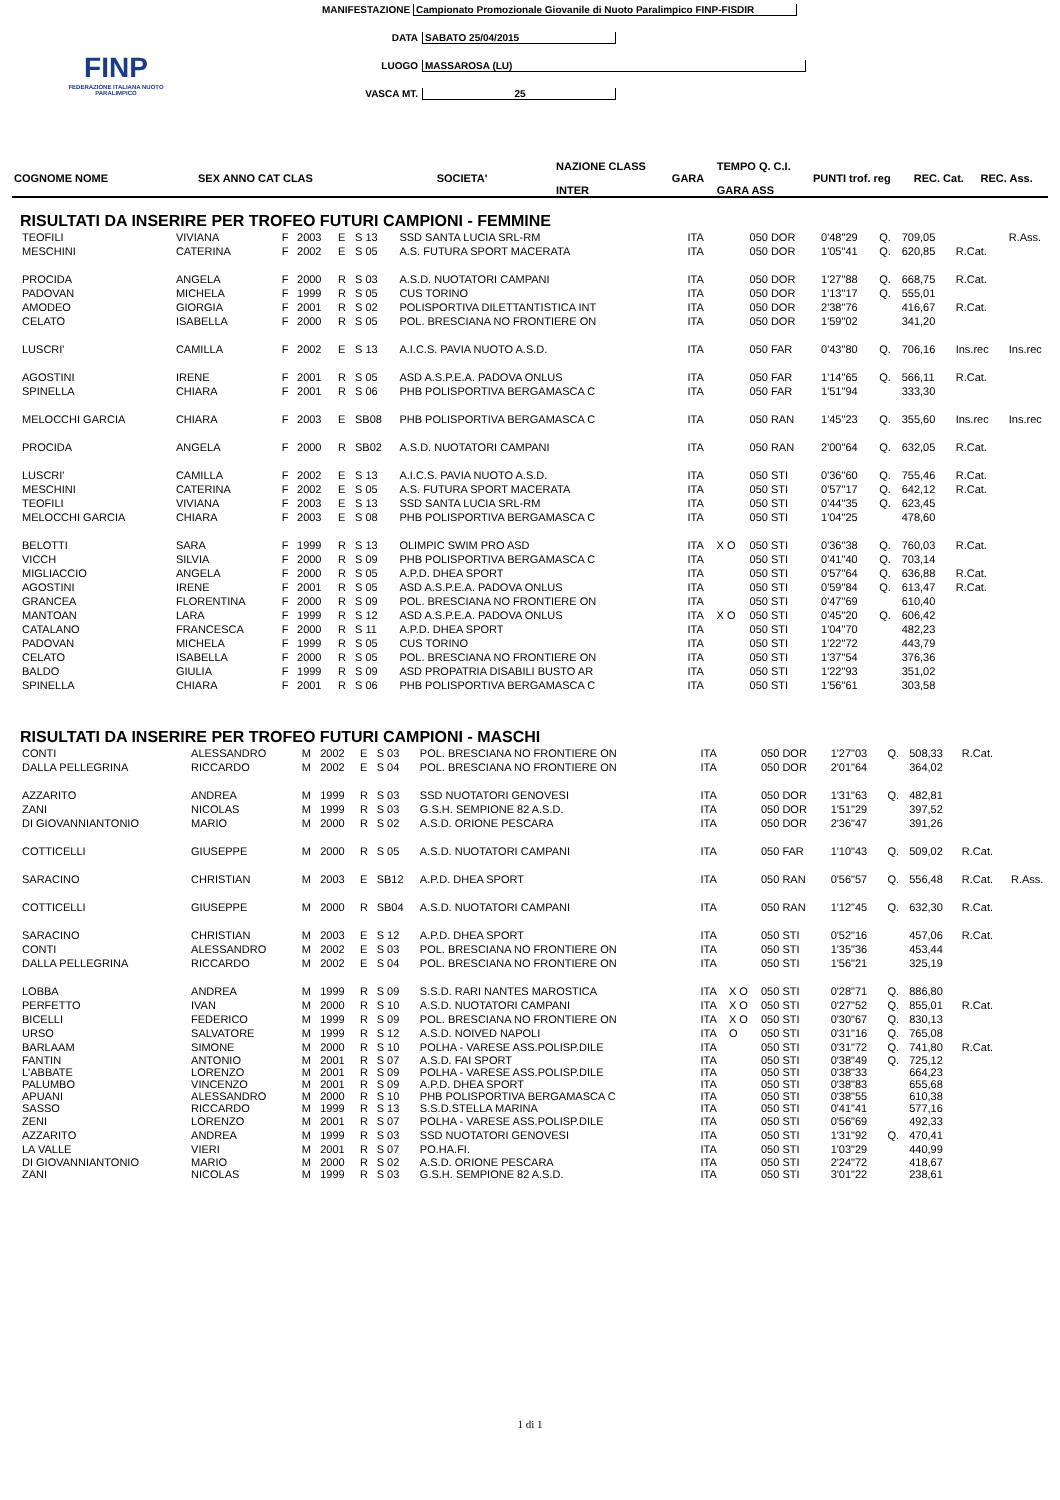FINP
FEDERAZIONE ITALIANA NUOTO PARALIMPICO
MANIFESTAZIONE Campionato Promozionale Giovanile di Nuoto Paralimpico FINP-FISDIR
DATA SABATO 25/04/2015
LUOGO MASSAROSA (LU)
VASCA MT. 25
| COGNOME NOME | SEX ANNO CAT CLAS | SOCIETA' | NAZIONE CLASS INTER | GARA | TEMPO Q. C.I. GARA ASS | PUNTI trof. reg | REC. Cat. | REC. Ass. |
| --- | --- | --- | --- | --- | --- | --- | --- | --- |
RISULTATI DA INSERIRE PER TROFEO FUTURI CAMPIONI - FEMMINE
| TEOFILI | VIVIANA | F | 2003 | E | S 13 | SSD SANTA LUCIA SRL-RM | ITA | | 050 DOR | 0'48"29 | Q. | 709,05 | | R.Ass. |
| MESCHINI | CATERINA | F | 2002 | E | S 05 | A.S. FUTURA SPORT MACERATA | ITA | | 050 DOR | 1'05"41 | Q. | 620,85 | R.Cat. | |
| PROCIDA | ANGELA | F | 2000 | R | S 03 | A.S.D. NUOTATORI CAMPANI | ITA | | 050 DOR | 1'27"88 | Q. | 668,75 | R.Cat. | |
| PADOVAN | MICHELA | F | 1999 | R | S 05 | CUS TORINO | ITA | | 050 DOR | 1'13"17 | Q. | 555,01 | | |
| AMODEO | GIORGIA | F | 2001 | R | S 02 | POLISPORTIVA DILETTANTISTICA INT | ITA | | 050 DOR | 2'38"76 | | 416,67 | R.Cat. | |
| CELATO | ISABELLA | F | 2000 | R | S 05 | POL. BRESCIANA NO FRONTIERE ON | ITA | | 050 DOR | 1'59"02 | | 341,20 | | |
| LUSCRI' | CAMILLA | F | 2002 | E | S 13 | A.I.C.S. PAVIA NUOTO A.S.D. | ITA | | 050 FAR | 0'43"80 | Q. | 706,16 | Ins.rec | Ins.rec |
| AGOSTINI | IRENE | F | 2001 | R | S 05 | ASD A.S.P.E.A. PADOVA ONLUS | ITA | | 050 FAR | 1'14"65 | Q. | 566,11 | R.Cat. | |
| SPINELLA | CHIARA | F | 2001 | R | S 06 | PHB POLISPORTIVA BERGAMASCA C | ITA | | 050 FAR | 1'51"94 | | 333,30 | | |
| MELOCCHI GARCIA | CHIARA | F | 2003 | E | SB08 | PHB POLISPORTIVA BERGAMASCA C | ITA | | 050 RAN | 1'45"23 | Q. | 355,60 | Ins.rec | Ins.rec |
| PROCIDA | ANGELA | F | 2000 | R | SB02 | A.S.D. NUOTATORI CAMPANI | ITA | | 050 RAN | 2'00"64 | Q. | 632,05 | R.Cat. | |
| LUSCRI' | CAMILLA | F | 2002 | E | S 13 | A.I.C.S. PAVIA NUOTO A.S.D. | ITA | | 050 STI | 0'36"60 | Q. | 755,46 | R.Cat. | |
| MESCHINI | CATERINA | F | 2002 | E | S 05 | A.S. FUTURA SPORT MACERATA | ITA | | 050 STI | 0'57"17 | Q. | 642,12 | R.Cat. | |
| TEOFILI | VIVIANA | F | 2003 | E | S 13 | SSD SANTA LUCIA SRL-RM | ITA | | 050 STI | 0'44"35 | Q. | 623,45 | | |
| MELOCCHI GARCIA | CHIARA | F | 2003 | E | S 08 | PHB POLISPORTIVA BERGAMASCA C | ITA | | 050 STI | 1'04"25 | | 478,60 | | |
| BELOTTI | SARA | F | 1999 | R | S 13 | OLIMPIC SWIM PRO ASD | ITA | X O | 050 STI | 0'36"38 | Q. | 760,03 | R.Cat. | |
| VICCH | SILVIA | F | 2000 | R | S 09 | PHB POLISPORTIVA BERGAMASCA C | ITA | | 050 STI | 0'41"40 | Q. | 703,14 | | |
| MIGLIACCIO | ANGELA | F | 2000 | R | S 05 | A.P.D. DHEA SPORT | ITA | | 050 STI | 0'57"64 | Q. | 636,88 | R.Cat. | |
| AGOSTINI | IRENE | F | 2001 | R | S 05 | ASD A.S.P.E.A. PADOVA ONLUS | ITA | | 050 STI | 0'59"84 | Q. | 613,47 | R.Cat. | |
| GRANCEA | FLORENTINA | F | 2000 | R | S 09 | POL. BRESCIANA NO FRONTIERE ON | ITA | | 050 STI | 0'47"69 | | 610,40 | | |
| MANTOAN | LARA | F | 1999 | R | S 12 | ASD A.S.P.E.A. PADOVA ONLUS | ITA | X O | 050 STI | 0'45"20 | Q. | 606,42 | | |
| CATALANO | FRANCESCA | F | 2000 | R | S 11 | A.P.D. DHEA SPORT | ITA | | 050 STI | 1'04"70 | | 482,23 | | |
| PADOVAN | MICHELA | F | 1999 | R | S 05 | CUS TORINO | ITA | | 050 STI | 1'22"72 | | 443,79 | | |
| CELATO | ISABELLA | F | 2000 | R | S 05 | POL. BRESCIANA NO FRONTIERE ON | ITA | | 050 STI | 1'37"54 | | 376,36 | | |
| BALDO | GIULIA | F | 1999 | R | S 09 | ASD PROPATRIA DISABILI BUSTO AR | ITA | | 050 STI | 1'22"93 | | 351,02 | | |
| SPINELLA | CHIARA | F | 2001 | R | S 06 | PHB POLISPORTIVA BERGAMASCA C | ITA | | 050 STI | 1'56"61 | | 303,58 | | |
RISULTATI DA INSERIRE PER TROFEO FUTURI CAMPIONI - MASCHI
| CONTI | ALESSANDRO | M | 2002 | E | S 03 | POL. BRESCIANA NO FRONTIERE ON | ITA | | 050 DOR | 1'27"03 | Q. | 508,33 | R.Cat. | |
| DALLA PELLEGRINA | RICCARDO | M | 2002 | E | S 04 | POL. BRESCIANA NO FRONTIERE ON | ITA | | 050 DOR | 2'01"64 | | 364,02 | | |
| AZZARITO | ANDREA | M | 1999 | R | S 03 | SSD NUOTATORI GENOVESI | ITA | | 050 DOR | 1'31"63 | Q. | 482,81 | | |
| ZANI | NICOLAS | M | 1999 | R | S 03 | G.S.H. SEMPIONE 82 A.S.D. | ITA | | 050 DOR | 1'51"29 | | 397,52 | | |
| DI GIOVANNIANTONIO | MARIO | M | 2000 | R | S 02 | A.S.D. ORIONE PESCARA | ITA | | 050 DOR | 2'36"47 | | 391,26 | | |
| COTTICELLI | GIUSEPPE | M | 2000 | R | S 05 | A.S.D. NUOTATORI CAMPANI | ITA | | 050 FAR | 1'10"43 | Q. | 509,02 | R.Cat. | |
| SARACINO | CHRISTIAN | M | 2003 | E | SB12 | A.P.D. DHEA SPORT | ITA | | 050 RAN | 0'56"57 | Q. | 556,48 | R.Cat. | R.Ass. |
| COTTICELLI | GIUSEPPE | M | 2000 | R | SB04 | A.S.D. NUOTATORI CAMPANI | ITA | | 050 RAN | 1'12"45 | Q. | 632,30 | R.Cat. | |
| SARACINO | CHRISTIAN | M | 2003 | E | S 12 | A.P.D. DHEA SPORT | ITA | | 050 STI | 0'52"16 | | 457,06 | R.Cat. | |
| CONTI | ALESSANDRO | M | 2002 | E | S 03 | POL. BRESCIANA NO FRONTIERE ON | ITA | | 050 STI | 1'35"36 | | 453,44 | | |
| DALLA PELLEGRINA | RICCARDO | M | 2002 | E | S 04 | POL. BRESCIANA NO FRONTIERE ON | ITA | | 050 STI | 1'56"21 | | 325,19 | | |
| LOBBA | ANDREA | M | 1999 | R | S 09 | S.S.D. RARI NANTES MAROSTICA | ITA | X O | 050 STI | 0'28"71 | Q. | 886,80 | | |
| PERFETTO | IVAN | M | 2000 | R | S 10 | A.S.D. NUOTATORI CAMPANI | ITA | X O | 050 STI | 0'27"52 | Q. | 855,01 | R.Cat. | |
| BICELLI | FEDERICO | M | 1999 | R | S 09 | POL. BRESCIANA NO FRONTIERE ON | ITA | X O | 050 STI | 0'30"67 | Q. | 830,13 | | |
| URSO | SALVATORE | M | 1999 | R | S 12 | A.S.D. NOIVED NAPOLI | ITA | O | 050 STI | 0'31"16 | Q. | 765,08 | | |
| BARLAAM | SIMONE | M | 2000 | R | S 10 | POLHA - VARESE ASS.POLISP.DILE | ITA | | 050 STI | 0'31"72 | Q. | 741,80 | R.Cat. | |
| FANTIN | ANTONIO | M | 2001 | R | S 07 | A.S.D. FAI SPORT | ITA | | 050 STI | 0'38"49 | Q. | 725,12 | | |
| L'ABBATE | LORENZO | M | 2001 | R | S 09 | POLHA - VARESE ASS.POLISP.DILE | ITA | | 050 STI | 0'38"33 | | 664,23 | | |
| PALUMBO | VINCENZO | M | 2001 | R | S 09 | A.P.D. DHEA SPORT | ITA | | 050 STI | 0'38"83 | | 655,68 | | |
| APUANI | ALESSANDRO | M | 2000 | R | S 10 | PHB POLISPORTIVA BERGAMASCA C | ITA | | 050 STI | 0'38"55 | | 610,38 | | |
| SASSO | RICCARDO | M | 1999 | R | S 13 | S.S.D.STELLA MARINA | ITA | | 050 STI | 0'41"41 | | 577,16 | | |
| ZENI | LORENZO | M | 2001 | R | S 07 | POLHA - VARESE ASS.POLISP.DILE | ITA | | 050 STI | 0'56"69 | | 492,33 | | |
| AZZARITO | ANDREA | M | 1999 | R | S 03 | SSD NUOTATORI GENOVESI | ITA | | 050 STI | 1'31"92 | Q. | 470,41 | | |
| LA VALLE | VIERI | M | 2001 | R | S 07 | PO.HA.FI. | ITA | | 050 STI | 1'03"29 | | 440,99 | | |
| DI GIOVANNIANTONIO | MARIO | M | 2000 | R | S 02 | A.S.D. ORIONE PESCARA | ITA | | 050 STI | 2'24"72 | | 418,67 | | |
| ZANI | NICOLAS | M | 1999 | R | S 03 | G.S.H. SEMPIONE 82 A.S.D. | ITA | | 050 STI | 3'01"22 | | 238,61 | | |
1 di 1